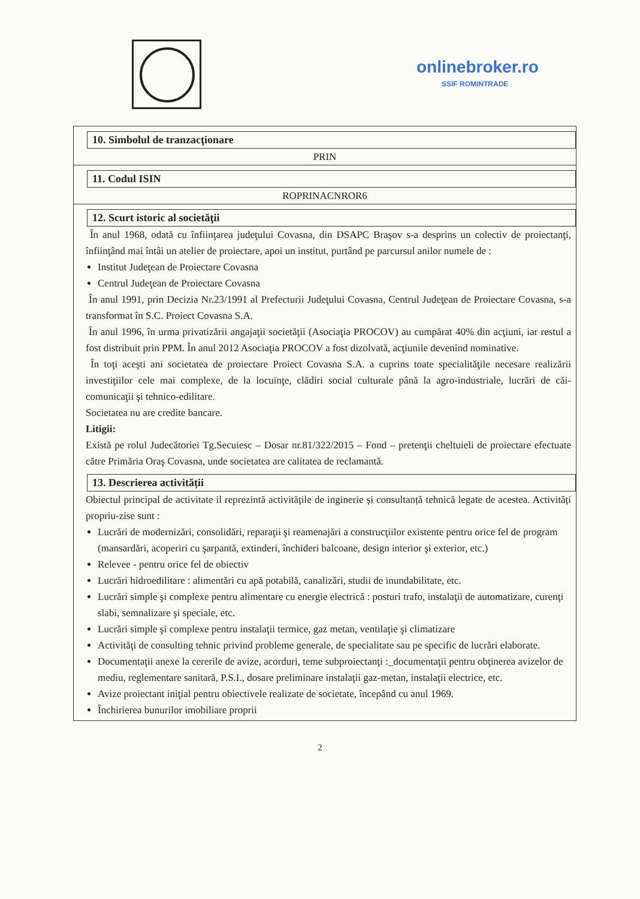onlinebroker.ro
SSIF ROMINTRADE
10. Simbolul de tranzacţionare
PRIN
11. Codul ISIN
ROPRINACNROR6
12. Scurt istoric al societăţii
În anul 1968, odată cu înfiinţarea judeţului Covasna, din DSAPC Braşov s-a desprins un colectiv de proiectanţi, înfiinţând mai întâi un atelier de proiectare, apoi un institut, purtând pe parcursul anilor numele de :
Institut Judeţean de Proiectare Covasna
Centrul Judeţean de Proiectare Covasna
În anul 1991, prin Decizia Nr.23/1991 al Prefecturii Judeţului Covasna, Centrul Judeţean de Proiectare Covasna, s-a transformat în S.C. Proiect Covasna S.A.
În anul 1996, în urma privatizării angajaţii societăţii (Asociaţia PROCOV) au cumpărat 40% din acţiuni, iar restul a fost distribuit prin PPM. În anul 2012 Asociaţia PROCOV a fost dizolvată, acţiunile devenind nominative.
În toţi aceşti ani societatea de proiectare Proiect Covasna S.A. a cuprins toate specialităţile necesare realizării investiţiilor cele mai complexe, de la locuinţe, clădiri social culturale până la agro-industriale, lucrări de căi-comunicaţii şi tehnico-edilitare.
Societatea nu are credite bancare.
Litigii:
Există pe rolul Judecătoriei Tg.Secuiesc – Dosar nr.81/322/2015 – Fond – pretenţii cheltuieli de proiectare efectuate către Primăria Oraş Covasna, unde societatea are calitatea de reclamantă.
13. Descrierea activității
Obiectul principal de activitate il reprezintă activitățile de inginerie și consultanță tehnică legate de acestea. Activități propriu-zise sunt :
Lucrări de modernizări, consolidări, reparaţii şi reamenajări a construcţiilor existente pentru orice fel de program (mansardări, acoperiri cu şarpantă, extinderi, închideri balcoane, design interior şi exterior, etc.)
Relevee - pentru orice fel de obiectiv
Lucrări hidroedilitare : alimentări cu apă potabilă, canalizări, studii de inundabilitate, etc.
Lucrări simple şi complexe pentru alimentare cu energie electrică : posturi trafo, instalaţii de automatizare, curenţi slabi, semnalizare şi speciale, etc.
Lucrări simple şi complexe pentru instalaţii termice, gaz metan, ventilaţie şi climatizare
Activităţi de consulting tehnic privind probleme generale, de specialitate sau pe specific de lucrări elaborate.
Documentaţii anexe la cererile de avize, acorduri, teme subproiectanţi :_documentaţii pentru obţinerea avizelor de mediu, reglementare sanitară, P.S.I., dosare preliminare instalaţii gaz-metan, instalaţii electrice, etc.
Avize proiectant iniţial pentru obiectivele realizate de societate, începând cu anul 1969.
Închirierea bunurilor imobiliare proprii
2